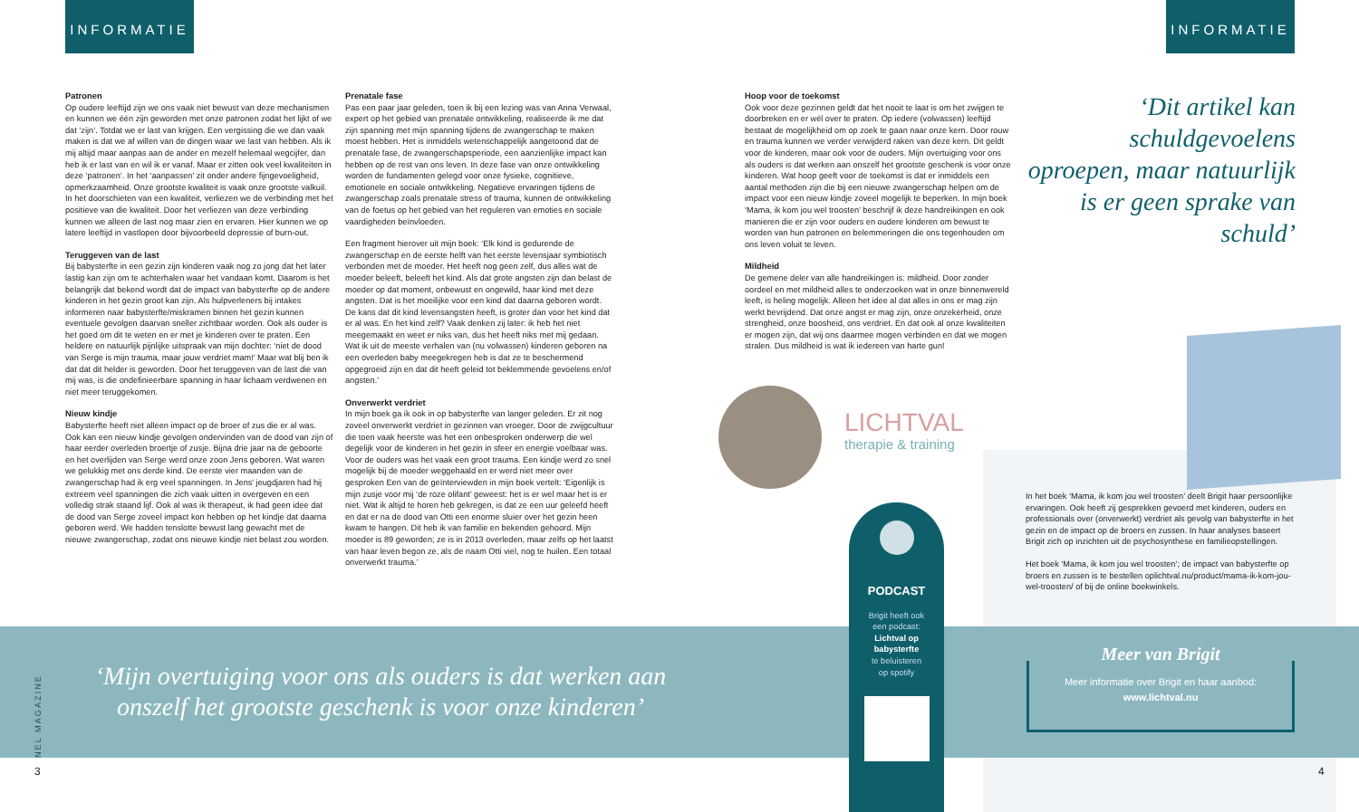INFORMATIE INFORMATIE
Patronen
Op oudere leeftijd zijn we ons vaak niet bewust van deze mechanismen en kunnen we één zijn geworden met onze patronen zodat het lijkt of we dat ‘zijn’. Totdat we er last van krijgen. Een vergissing die we dan vaak maken is dat we af willen van de dingen waar we last van hebben. Als ik mij altijd maar aanpas aan de ander en mezelf helemaal wegcijfer, dan heb ik er last van en wil ik er vanaf. Maar er zitten ook veel kwaliteiten in deze ‘patronen’. In het ‘aanpassen’ zit onder andere fijngevoeligheid, opmerkzaamheid. Onze grootste kwaliteit is vaak onze grootste valkuil. In het doorschieten van een kwaliteit, verliezen we de verbinding met het positieve van die kwaliteit. Door het verliezen van deze verbinding kunnen we alleen de last nog maar zien en ervaren. Hier kunnen we op latere leeftijd in vastlopen door bijvoorbeeld depressie of burn-out.
Teruggeven van de last
Bij babysterfte in een gezin zijn kinderen vaak nog zo jong dat het later lastig kan zijn om te achterhalen waar het vandaan komt. Daarom is het belangrijk dat bekend wordt dat de impact van babysterfte op de andere kinderen in het gezin groot kan zijn. Als hulpverleners bij intakes informeren naar babysterfte/miskramen binnen het gezin kunnen eventuele gevolgen daarvan sneller zichtbaar worden. Ook als ouder is het goed om dit te weten en er met je kinderen over te praten. Een heldere en natuurlijk pijnlijke uitspraak van mijn dochter: ‘niet de dood van Serge is mijn trauma, maar jouw verdriet mam!’ Maar wat blij ben ik dat dat dit helder is geworden. Door het teruggeven van de last die van mij was, is die ondefinieerbare spanning in haar lichaam verdwenen en niet meer teruggekomen.
Nieuw kindje
Babysterfte heeft niet alleen impact op de broer of zus die er al was. Ook kan een nieuw kindje gevolgen ondervinden van de dood van zijn of haar eerder overleden broertje of zusje. Bijna drie jaar na de geboorte en het overlijden van Serge werd onze zoon Jens geboren. Wat waren we gelukkig met ons derde kind. De eerste vier maanden van de zwangerschap had ik erg veel spanningen. In Jens’ jeugdjaren had hij extreem veel spanningen die zich vaak uitten in overgeven en een volledig strak staand lijf. Ook al was ik therapeut, ik had geen idee dat de dood van Serge zoveel impact kon hebben op het kindje dat daarna geboren werd. We hadden tenslotte bewust lang gewacht met de nieuwe zwangerschap, zodat ons nieuwe kindje niet belast zou worden.
Prenatale fase
Pas een paar jaar geleden, toen ik bij een lezing was van Anna Verwaal, expert op het gebied van prenatale ontwikkeling, realiseerde ik me dat zijn spanning met mijn spanning tijdens de zwangerschap te maken moest hebben. Het is inmiddels wetenschappelijk aangetoond dat de prenatale fase, de zwangerschapsperiode, een aanzienlijke impact kan hebben op de rest van ons leven. In deze fase van onze ontwikkeling worden de fundamenten gelegd voor onze fysieke, cognitieve, emotionele en sociale ontwikkeling. Negatieve ervaringen tijdens de zwangerschap zoals prenatale stress of trauma, kunnen de ontwikkeling van de foetus op het gebied van het reguleren van emoties en sociale vaardigheden beïnvloeden.
Een fragment hierover uit mijn boek: ‘Elk kind is gedurende de zwangerschap en de eerste helft van het eerste levensjaar symbiotisch verbonden met de moeder. Het heeft nog geen zelf, dus alles wat de moeder beleeft, beleeft het kind. Als dat grote angsten zijn dan belast de moeder op dat moment, onbewust en ongewild, haar kind met deze angsten. Dat is het moeilijke voor een kind dat daarna geboren wordt. De kans dat dit kind levensangsten heeft, is groter dan voor het kind dat er al was. En het kind zelf? Vaak denken zij later: ik heb het niet meegemaakt en weet er niks van, dus het heeft niks met mij gedaan. Wat ik uit de meeste verhalen van (nu volwassen) kinderen geboren na een overleden baby meegekregen heb is dat ze te beschermend opgegroeid zijn en dat dit heeft geleid tot beklemmende gevoelens en/of angsten.’
Onverwerkt verdriet
In mijn boek ga ik ook in op babysterfte van langer geleden. Er zit nog zoveel onverwerkt verdriet in gezinnen van vroeger. Door de zwijgcultuur die toen vaak heerste was het een onbesproken onderwerp die wel degelijk voor de kinderen in het gezin in sfeer en energie voelbaar was. Voor de ouders was het vaak een groot trauma. Een kindje werd zo snel mogelijk bij de moeder weggehaald en er werd niet meer over gesproken Een van de geïnterviewden in mijn boek vertelt: ‘Eigenlijk is mijn zusje voor mij ‘de roze olifant’ geweest: het is er wel maar het is er niet. Wat ik altijd te horen heb gekregen, is dat ze een uur geleefd heeft en dat er na de dood van Otti een enorme sluier over het gezin heen kwam te hangen. Dit heb ik van familie en bekenden gehoord. Mijn moeder is 89 geworden; ze is in 2013 overleden, maar zelfs op het laatst van haar leven begon ze, als de naam Otti viel, nog te huilen. Een totaal onverwerkt trauma.’
Hoop voor de toekomst
Ook voor deze gezinnen geldt dat het nooit te laat is om het zwijgen te doorbreken en er wél over te praten. Op iedere (volwassen) leeftijd bestaat de mogelijkheid om op zoek te gaan naar onze kern. Door rouw en trauma kunnen we verder verwijderd raken van deze kern. Dit geldt voor de kinderen, maar ook voor de ouders. Mijn overtuiging voor ons als ouders is dat werken aan onszelf het grootste geschenk is voor onze kinderen. Wat hoop geeft voor de toekomst is dat er inmiddels een aantal methoden zijn die bij een nieuwe zwangerschap helpen om de impact voor een nieuw kindje zoveel mogelijk te beperken. In mijn boek ‘Mama, ik kom jou wel troosten’ beschrijf ik deze handreikingen en ook manieren die er zijn voor ouders en oudere kinderen om bewust te worden van hun patronen en belemmeringen die ons tegenhouden om ons leven voluit te leven.
Mildheid
De gemene deler van alle handreikingen is: mildheid. Door zonder oordeel en met mildheid alles te onderzoeken wat in onze binnenwereld leeft, is heling mogelijk. Alleen het idee al dat alles in ons er mag zijn werkt bevrijdend. Dat onze angst er mag zijn, onze onzekerheid, onze strengheid, onze boosheid, ons verdriet. En dat ook al onze kwaliteiten er mogen zijn, dat wij ons daarmee mogen verbinden en dat we mogen stralen. Dus mildheid is wat ik iedereen van harte gun!
‘Dit artikel kan schuldgevoelens oproepen, maar natuurlijk is er geen sprake van schuld’
LICHTVAL
therapie & training
PODCAST
Brigit heeft ook
een podcast:
Lichtval op
babysterfte
te beluisteren
op spotify
In het boek ‘Mama, ik kom jou wel troosten’ deelt Brigit haar persoonlijke ervaringen. Ook heeft zij gesprekken gevoerd met kinderen, ouders en professionals over (onverwerkt) verdriet als gevolg van babysterfte in het gezin en de impact op de broers en zussen. In haar analyses baseert Brigit zich op inzichten uit de psychosynthese en familieopstellingen.
Het boek ‘Mama, ik kom jou wel troosten’; de impact van babysterfte op broers en zussen is te bestellen oplichtval.nu/product/mama-ik-kom-jou-wel-troosten/ of bij de online boekwinkels.
‘Mijn overtuiging voor ons als ouders is dat werken aan onszelf het grootste geschenk is voor onze kinderen’
Meer van Brigit
Meer informatie over Brigit en haar aanbod:
www.lichtval.nu
NEL MAGAZINE
3 4